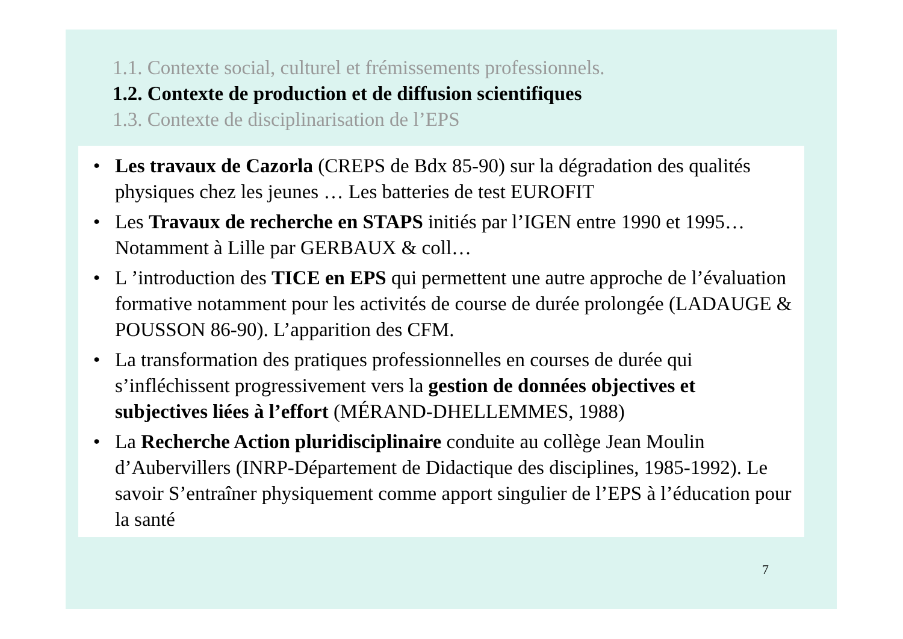1.1. Contexte social, culturel et frémissements professionnels.
1.2. Contexte de production et de diffusion scientifiques
1.3. Contexte de disciplinarisation de l’EPS
• Les travaux de Cazorla (CREPS de Bdx 85-90) sur la dégradation des qualités physiques chez les jeunes … Les batteries de test EUROFIT
• Les Travaux de recherche en STAPS initiés par l’IGEN entre 1990 et 1995… Notamment à Lille par GERBAUX & coll…
• L ’introduction des TICE en EPS qui permettent une autre approche de l’évaluation formative notamment pour les activités de course de durée prolongée (LADAUGE & POUSSON 86-90). L’apparition des CFM.
• La transformation des pratiques professionnelles en courses de durée qui s’infléchissent progressivement vers la gestion de données objectives et subjectives liées à l’effort (MÉRAND-DHELLEMMES, 1988)
• La Recherche Action pluridisciplinaire conduite au collège Jean Moulin d’Aubervillers (INRP-Département de Didactique des disciplines, 1985-1992). Le savoir S’entraîner physiquement comme apport singulier de l’EPS à l’éducation pour la santé
7